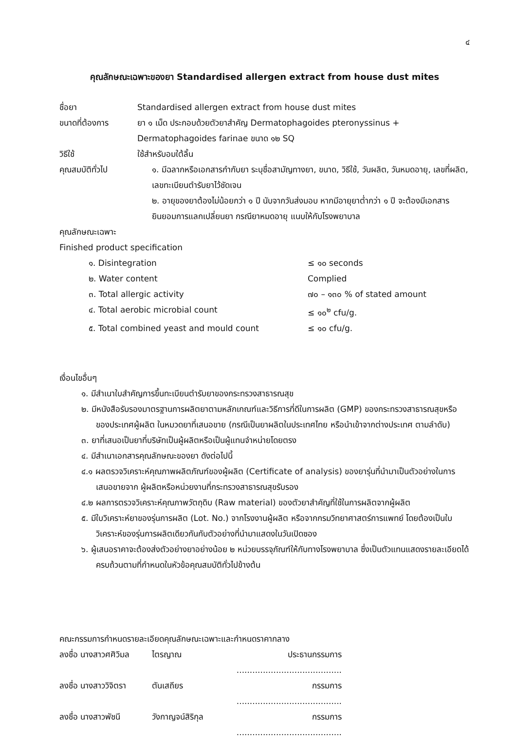๔
คุณลักษณะเฉพาะของยา Standardised allergen extract from house dust mites
ชื่อยา Standardised allergen extract from house dust mites
ขนาดที่ต้องการ ยา ๑ เม็ด ประกอบด้วยตัวยาสำคัญ Dermatophagoides pteronyssinus + Dermatophagoides farinae ขนาด ๑๒ SQ
วิธีใช้ ใช้สำหรับอมใต้ลิ้น
คุณสมบัติทั่วไป ๑. มีฉลากหรือเอกสารกำกับยา ระบุชื่อสามัญทางยา, ขนาด, วิธีใช้, วันผลิต, วันหมดอายุ, เลขที่ผลิต, เลขทะเบียนตำรับยาไว้ชัดเจน
๒. อายุของยาต้องไม่น้อยกว่า ๑ ปี นับจากวันส่งมอบ หากมีอายุยาต่ำกว่า ๑ ปี จะต้องมีเอกสารยินยอมการแลกเปลี่ยนยา กรณียาหมดอายุ แนบให้กับโรงพยาบาล
คุณลักษณะเฉพาะ
Finished product specification
๑. Disintegration ≤ ๑๐ seconds
๒. Water content Complied
๓. Total allergic activity ๗๐ – ๑๓๐ % of stated amount
๔. Total aerobic microbial count ≤ ๑๐<sup>๒</sup> cfu/g.
๕. Total combined yeast and mould count ≤ ๑๐ cfu/g.
เงื่อนไขอื่นๆ
๑. มีสำเนาใบสำคัญการขึ้นทะเบียนตำรับยาของกระทรวงสาธารณสุข
๒. มีหนังสือรับรองมาตรฐานการผลิตยาตามหลักเกณฑ์และวิธีการที่ดีในการผลิต (GMP) ของกระทรวงสาธารณสุขหรือของประเทศผู้ผลิต ในหมวดยาที่เสนอขาย (กรณีเป็นยาผลิตในประเทศไทย หรือนำเข้าจากต่างประเทศ ตามลำดับ)
๓. ยาที่เสนอเป็นยาที่บริษัทเป็นผู้ผลิตหรือเป็นผู้แทนจำหน่ายโดยตรง
๔. มีสำเนาเอกสารคุณลักษณะของยา ดังต่อไปนี้
๔.๑ ผลตรวจวิเคราะห์คุณภาพผลิตภัณฑ์ของผู้ผลิต (Certificate of analysis) ของยารุ่นที่นำมาเป็นตัวอย่างในการเสนอขายจาก ผู้ผลิตหรือหน่วยงานที่กระทรวงสาธารณสุขรับรอง
๔.๒ ผลการตรวจวิเคราะห์คุณภาพวัตถุดิบ (Raw material) ของตัวยาสำคัญที่ใช้ในการผลิตจากผู้ผลิต
๕. มีใบวิเคราะห์ยาของรุ่นการผลิต (Lot. No.) จากโรงงานผู้ผลิต หรือจากกรมวิทยาศาสตร์การแพทย์ โดยต้องเป็นใบวิเคราะห์ของรุ่นการผลิตเดียวกันกับตัวอย่างที่นำมาแสดงในวันเปิดซอง
๖. ผู้เสนอราคาจะต้องส่งตัวอย่างยาอย่างน้อย ๒ หน่วยบรรจุภัณฑ์ให้กับทางโรงพยาบาล ซึ่งเป็นตัวแทนแสดงรายละเอียดได้ครบถ้วนตามที่กำหนดในหัวข้อคุณสมบัติทั่วไปข้างต้น
คณะกรรมการกำหนดรายละเอียดคุณลักษณะเฉพาะและกำหนดราคากลาง
ลงชื่อ นางสาวศศิวิมล ไตรญาณ ประธานกรรมการ ........................................
ลงชื่อ นางสาววิจิตรา ตันเสถียร กรรมการ ........................................
ลงชื่อ นางสาวพัชนี วังกาญจน์สิริกุล กรรมการ ........................................